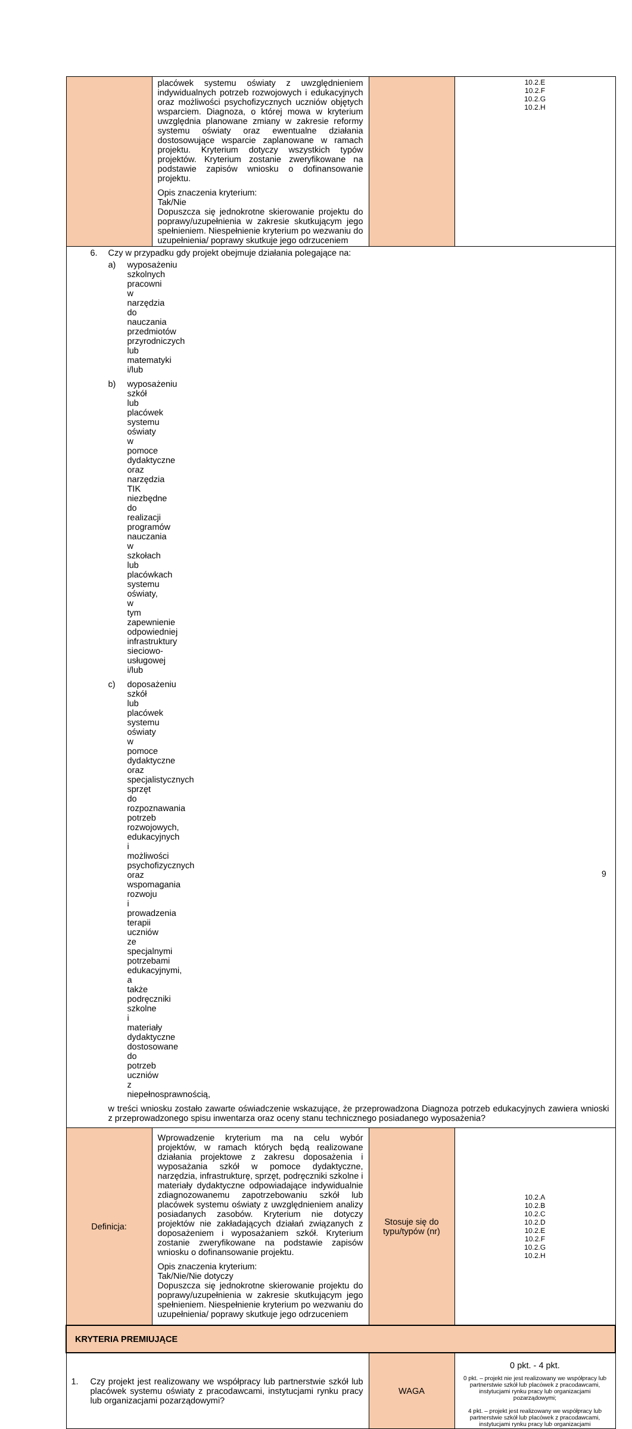| | placówek systemu oświaty z uwzględnieniem indywidualnych potrzeb rozwojowych i edukacyjnych oraz możliwości psychofizycznych uczniów objętych wsparciem. Diagnoza, o której mowa w kryterium uwzględnia planowane zmiany w zakresie reformy systemu oświaty oraz ewentualne działania dostosowujące wsparcie zaplanowane w ramach projektu. Kryterium dotyczy wszystkich typów projektów. Kryterium zostanie zweryfikowane na podstawie zapisów wniosku o dofinansowanie projektu. Opis znaczenia kryterium: Tak/Nie Dopuszcza się jednokrotne skierowanie projektu do poprawy/uzupełnienia w zakresie skutkującym jego spełnieniem. Niespełnienie kryterium po wezwaniu do uzupełnienia/ poprawy skutkuje jego odrzuceniem | | 10.2.E 10.2.F 10.2.G 10.2.H |
| 6. Czy w przypadku gdy projekt obejmuje działania polegające na: a) wyposażeniu szkolnych pracowni w narzędzia do nauczania przedmiotów przyrodniczych lub matematyki i/lub b) wyposażeniu szkół lub placówek systemu oświaty w pomoce dydaktyczne oraz narzędzia TIK niezbędne do realizacji programów nauczania w szkołach lub placówkach systemu oświaty, w tym zapewnienie odpowiedniej infrastruktury sieciowo-usługowej i/lub c) doposażeniu szkół lub placówek systemu oświaty w pomoce dydaktyczne oraz specjalistycznych sprzęt do rozpoznawania potrzeb rozwojowych, edukacyjnych i możliwości psychofizycznych oraz wspomagania rozwoju i prowadzenia terapii uczniów ze specjalnymi potrzebami edukacyjnymi, a także podręczniki szkolne i materiały dydaktyczne dostosowane do potrzeb uczniów z niepełnosprawnością, w treści wniosku zostało zawarte oświadczenie wskazujące, że przeprowadzona Diagnoza potrzeb edukacyjnych zawiera wnioski z przeprowadzonego spisu inwentarza oraz oceny stanu technicznego posiadanego wyposażenia? | | | |
| Definicja: | Wprowadzenie kryterium ma na celu wybór projektów, w ramach których będą realizowane działania projektowe z zakresu doposażenia i wyposażania szkół w pomoce dydaktyczne, narzędzia, infrastrukturę, sprzęt, podręczniki szkolne i materiały dydaktyczne odpowiadające indywidualnie zdiagnozowanemu zapotrzebowaniu szkół lub placówek systemu oświaty z uwzględnieniem analizy posiadanych zasobów. Kryterium nie dotyczy projektów nie zakładających działań związanych z doposażeniem i wyposażaniem szkół. Kryterium zostanie zweryfikowane na podstawie zapisów wniosku o dofinansowanie projektu. Opis znaczenia kryterium: Tak/Nie/Nie dotyczy Dopuszcza się jednokrotne skierowanie projektu do poprawy/uzupełnienia w zakresie skutkującym jego spełnieniem. Niespełnienie kryterium po wezwaniu do uzupełnienia/ poprawy skutkuje jego odrzuceniem | Stosuje się do typu/typów (nr) | 10.2.A 10.2.B 10.2.C 10.2.D 10.2.E 10.2.F 10.2.G 10.2.H |
| KRYTERIA PREMIUJĄCE | | | |
| 1. Czy projekt jest realizowany we współpracy lub partnerstwie szkół lub placówek systemu oświaty z pracodawcami, instytucjami rynku pracy lub organizacjami pozarządowymi? | | WAGA | 0 pkt. - 4 pkt. 0 pkt. – projekt nie jest realizowany we współpracy lub partnerstwie szkół lub placówek z pracodawcami, instytucjami rynku pracy lub organizacjami pozarządowymi; 4 pkt. – projekt jest realizowany we współpracy lub partnerstwie szkół lub placówek z pracodawcami, instytucjami rynku pracy lub organizacjami |
9